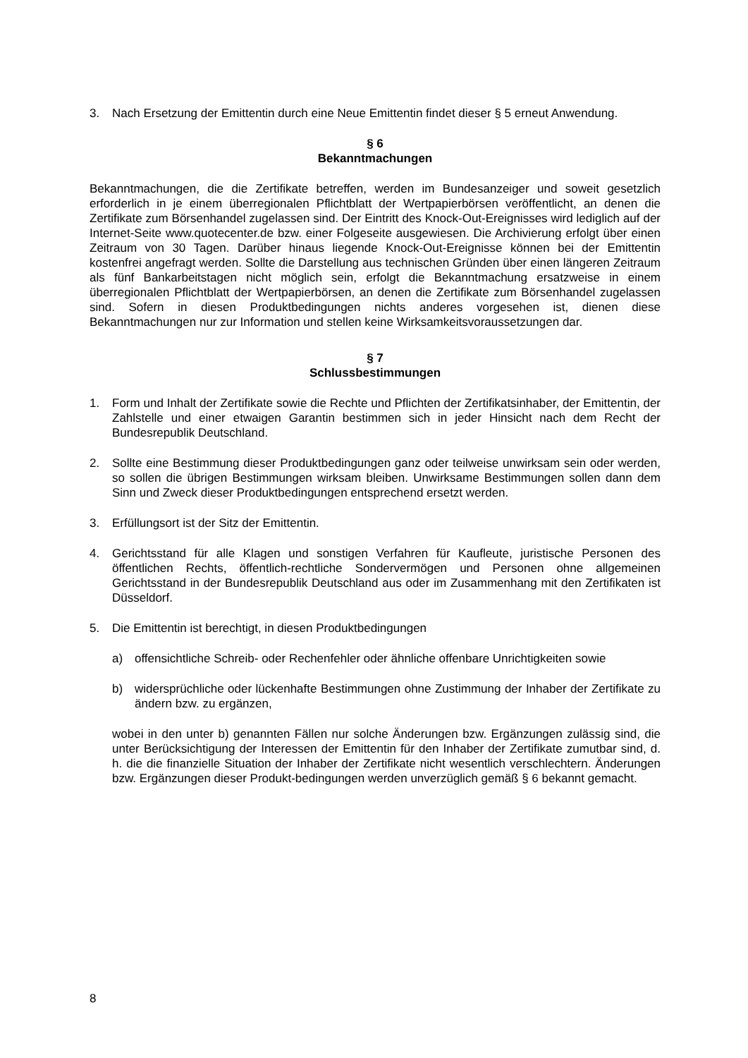3. Nach Ersetzung der Emittentin durch eine Neue Emittentin findet dieser § 5 erneut Anwendung.
§ 6
Bekanntmachungen
Bekanntmachungen, die die Zertifikate betreffen, werden im Bundesanzeiger und soweit gesetzlich erforderlich in je einem überregionalen Pflichtblatt der Wertpapierbörsen veröffentlicht, an denen die Zertifikate zum Börsenhandel zugelassen sind. Der Eintritt des Knock-Out-Ereignisses wird lediglich auf der Internet-Seite www.quotecenter.de bzw. einer Folgeseite ausgewiesen. Die Archivierung erfolgt über einen Zeitraum von 30 Tagen. Darüber hinaus liegende Knock-Out-Ereignisse können bei der Emittentin kostenfrei angefragt werden. Sollte die Darstellung aus technischen Gründen über einen längeren Zeitraum als fünf Bankarbeitstagen nicht möglich sein, erfolgt die Bekanntmachung ersatzweise in einem überregionalen Pflichtblatt der Wertpapierbörsen, an denen die Zertifikate zum Börsenhandel zugelassen sind. Sofern in diesen Produktbedingungen nichts anderes vorgesehen ist, dienen diese Bekanntmachungen nur zur Information und stellen keine Wirksamkeitsvoraussetzungen dar.
§ 7
Schlussbestimmungen
1. Form und Inhalt der Zertifikate sowie die Rechte und Pflichten der Zertifikatsinhaber, der Emittentin, der Zahlstelle und einer etwaigen Garantin bestimmen sich in jeder Hinsicht nach dem Recht der Bundesrepublik Deutschland.
2. Sollte eine Bestimmung dieser Produktbedingungen ganz oder teilweise unwirksam sein oder werden, so sollen die übrigen Bestimmungen wirksam bleiben. Unwirksame Bestimmungen sollen dann dem Sinn und Zweck dieser Produktbedingungen entsprechend ersetzt werden.
3. Erfüllungsort ist der Sitz der Emittentin.
4. Gerichtsstand für alle Klagen und sonstigen Verfahren für Kaufleute, juristische Personen des öffentlichen Rechts, öffentlich-rechtliche Sondervermögen und Personen ohne allgemeinen Gerichtsstand in der Bundesrepublik Deutschland aus oder im Zusammenhang mit den Zertifikaten ist Düsseldorf.
5. Die Emittentin ist berechtigt, in diesen Produktbedingungen
a) offensichtliche Schreib- oder Rechenfehler oder ähnliche offenbare Unrichtigkeiten sowie
b) widersprüchliche oder lückenhafte Bestimmungen ohne Zustimmung der Inhaber der Zertifikate zu ändern bzw. zu ergänzen,
wobei in den unter b) genannten Fällen nur solche Änderungen bzw. Ergänzungen zulässig sind, die unter Berücksichtigung der Interessen der Emittentin für den Inhaber der Zertifikate zumutbar sind, d. h. die die finanzielle Situation der Inhaber der Zertifikate nicht wesentlich verschlechtern. Änderungen bzw. Ergänzungen dieser Produkt-bedingungen werden unverzüglich gemäß § 6 bekannt gemacht.
8